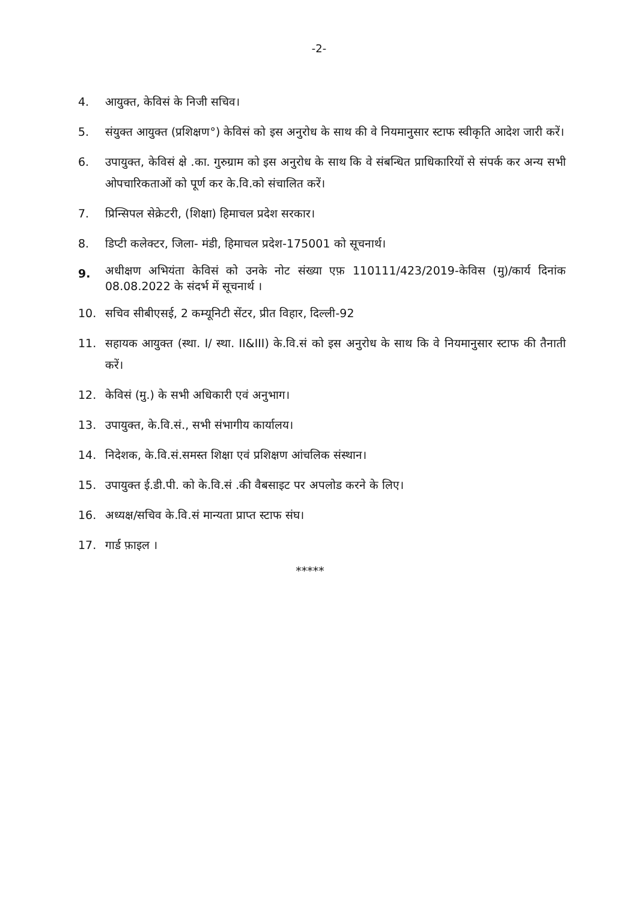-2-
4. आयुक्त, केविसं के निजी सचिव।
5. संयुक्त आयुक्त (प्रशिक्षण°) केविसं को इस अनुरोध के साथ की वे नियमानुसार स्टाफ स्वीकृति आदेश जारी करें।
6. उपायुक्त, केविसं क्षे .का. गुरुग्राम को इस अनुरोध के साथ कि वे संबन्धित प्राधिकारियों से संपर्क कर अन्य सभी ओपचारिकताओं को पूर्ण कर के.वि.को संचालित करें।
7. प्रिन्सिपल सेक्रेटरी, (शिक्षा) हिमाचल प्रदेश सरकार।
8. डिप्टी कलेक्टर, जिला- मंडी, हिमाचल प्रदेश-175001 को सूचनार्थ।
9. अधीक्षण अभियंता केविसं को उनके नोट संख्या एफ़ 110111/423/2019-केविस (मु)/कार्य दिनांक 08.08.2022 के संदर्भ में सूचनार्थ ।
10. सचिव सीबीएसई, 2 कम्यूनिटी सेंटर, प्रीत विहार, दिल्ली-92
11. सहायक आयुक्त (स्था. I/ स्था. II&III) के.वि.सं को इस अनुरोध के साथ कि वे नियमानुसार स्टाफ की तैनाती करें।
12. केविसं (मु.) के सभी अधिकारी एवं अनुभाग।
13. उपायुक्त, के.वि.सं., सभी संभागीय कार्यालय।
14. निदेशक, के.वि.सं.समस्त शिक्षा एवं प्रशिक्षण आंचलिक संस्थान।
15. उपायुक्त ई.डी.पी. को के.वि.सं .की वैबसाइट पर अपलोड करने के लिए।
16. अध्यक्ष/सचिव के.वि.सं मान्यता प्राप्त स्टाफ संघ।
17. गार्ड फ़ाइल ।
*****